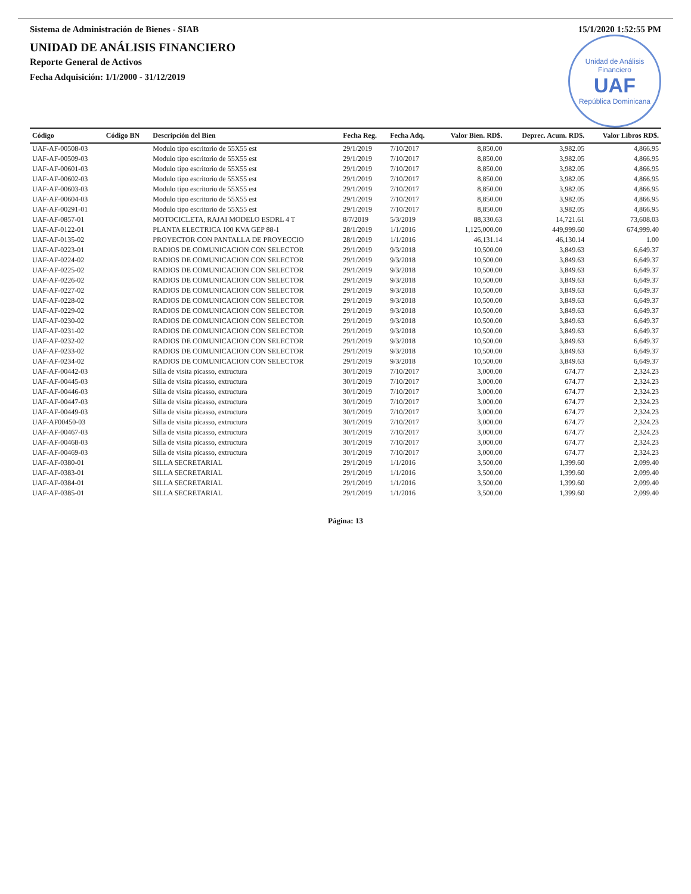Sistema de Administración de Bienes - SIAB 15/1/2020 1:52:55 PM
Unidad de Análisis Financiero
UAF
República Dominicana
UNIDAD DE ANÁLISIS FINANCIERO
Reporte General de Activos
Fecha Adquisición: 1/1/2000 - 31/12/2019
| Código | Código BN | Descripción del Bien | Fecha Reg. | Fecha Adq. | Valor Bien. RD$. | Deprec. Acum. RD$. | Valor Libros RD$. |
| --- | --- | --- | --- | --- | --- | --- | --- |
| UAF-AF-00508-03 | | Modulo tipo escritorio de 55X55 est | 29/1/2019 | 7/10/2017 | 8,850.00 | 3,982.05 | 4,866.95 |
| UAF-AF-00509-03 | | Modulo tipo escritorio de 55X55 est | 29/1/2019 | 7/10/2017 | 8,850.00 | 3,982.05 | 4,866.95 |
| UAF-AF-00601-03 | | Modulo tipo escritorio de 55X55 est | 29/1/2019 | 7/10/2017 | 8,850.00 | 3,982.05 | 4,866.95 |
| UAF-AF-00602-03 | | Modulo tipo escritorio de 55X55 est | 29/1/2019 | 7/10/2017 | 8,850.00 | 3,982.05 | 4,866.95 |
| UAF-AF-00603-03 | | Modulo tipo escritorio de 55X55 est | 29/1/2019 | 7/10/2017 | 8,850.00 | 3,982.05 | 4,866.95 |
| UAF-AF-00604-03 | | Modulo tipo escritorio de 55X55 est | 29/1/2019 | 7/10/2017 | 8,850.00 | 3,982.05 | 4,866.95 |
| UAF-AF-00291-01 | | Modulo tipo escritorio de 55X55 est | 29/1/2019 | 7/10/2017 | 8,850.00 | 3,982.05 | 4,866.95 |
| UAF-AF-0857-01 | | MOTOCICLETA, RAJAI MODELO ESDRL 4 T | 8/7/2019 | 5/3/2019 | 88,330.63 | 14,721.61 | 73,608.03 |
| UAF-AF-0122-01 | | PLANTA ELECTRICA 100 KVA GEP 88-1 | 28/1/2019 | 1/1/2016 | 1,125,000.00 | 449,999.60 | 674,999.40 |
| UAF-AF-0135-02 | | PROYECTOR CON PANTALLA DE PROYECCIO | 28/1/2019 | 1/1/2016 | 46,131.14 | 46,130.14 | 1.00 |
| UAF-AF-0223-01 | | RADIOS DE COMUNICACION CON SELECTOR | 29/1/2019 | 9/3/2018 | 10,500.00 | 3,849.63 | 6,649.37 |
| UAF-AF-0224-02 | | RADIOS DE COMUNICACION CON SELECTOR | 29/1/2019 | 9/3/2018 | 10,500.00 | 3,849.63 | 6,649.37 |
| UAF-AF-0225-02 | | RADIOS DE COMUNICACION CON SELECTOR | 29/1/2019 | 9/3/2018 | 10,500.00 | 3,849.63 | 6,649.37 |
| UAF-AF-0226-02 | | RADIOS DE COMUNICACION CON SELECTOR | 29/1/2019 | 9/3/2018 | 10,500.00 | 3,849.63 | 6,649.37 |
| UAF-AF-0227-02 | | RADIOS DE COMUNICACION CON SELECTOR | 29/1/2019 | 9/3/2018 | 10,500.00 | 3,849.63 | 6,649.37 |
| UAF-AF-0228-02 | | RADIOS DE COMUNICACION CON SELECTOR | 29/1/2019 | 9/3/2018 | 10,500.00 | 3,849.63 | 6,649.37 |
| UAF-AF-0229-02 | | RADIOS DE COMUNICACION CON SELECTOR | 29/1/2019 | 9/3/2018 | 10,500.00 | 3,849.63 | 6,649.37 |
| UAF-AF-0230-02 | | RADIOS DE COMUNICACION CON SELECTOR | 29/1/2019 | 9/3/2018 | 10,500.00 | 3,849.63 | 6,649.37 |
| UAF-AF-0231-02 | | RADIOS DE COMUNICACION CON SELECTOR | 29/1/2019 | 9/3/2018 | 10,500.00 | 3,849.63 | 6,649.37 |
| UAF-AF-0232-02 | | RADIOS DE COMUNICACION CON SELECTOR | 29/1/2019 | 9/3/2018 | 10,500.00 | 3,849.63 | 6,649.37 |
| UAF-AF-0233-02 | | RADIOS DE COMUNICACION CON SELECTOR | 29/1/2019 | 9/3/2018 | 10,500.00 | 3,849.63 | 6,649.37 |
| UAF-AF-0234-02 | | RADIOS DE COMUNICACION CON SELECTOR | 29/1/2019 | 9/3/2018 | 10,500.00 | 3,849.63 | 6,649.37 |
| UAF-AF-00442-03 | | Silla de visita picasso, extructura | 30/1/2019 | 7/10/2017 | 3,000.00 | 674.77 | 2,324.23 |
| UAF-AF-00445-03 | | Silla de visita picasso, extructura | 30/1/2019 | 7/10/2017 | 3,000.00 | 674.77 | 2,324.23 |
| UAF-AF-00446-03 | | Silla de visita picasso, extructura | 30/1/2019 | 7/10/2017 | 3,000.00 | 674.77 | 2,324.23 |
| UAF-AF-00447-03 | | Silla de visita picasso, extructura | 30/1/2019 | 7/10/2017 | 3,000.00 | 674.77 | 2,324.23 |
| UAF-AF-00449-03 | | Silla de visita picasso, extructura | 30/1/2019 | 7/10/2017 | 3,000.00 | 674.77 | 2,324.23 |
| UAF-AF00450-03 | | Silla de visita picasso, extructura | 30/1/2019 | 7/10/2017 | 3,000.00 | 674.77 | 2,324.23 |
| UAF-AF-00467-03 | | Silla de visita picasso, extructura | 30/1/2019 | 7/10/2017 | 3,000.00 | 674.77 | 2,324.23 |
| UAF-AF-00468-03 | | Silla de visita picasso, extructura | 30/1/2019 | 7/10/2017 | 3,000.00 | 674.77 | 2,324.23 |
| UAF-AF-00469-03 | | Silla de visita picasso, extructura | 30/1/2019 | 7/10/2017 | 3,000.00 | 674.77 | 2,324.23 |
| UAF-AF-0380-01 | | SILLA SECRETARIAL | 29/1/2019 | 1/1/2016 | 3,500.00 | 1,399.60 | 2,099.40 |
| UAF-AF-0383-01 | | SILLA SECRETARIAL | 29/1/2019 | 1/1/2016 | 3,500.00 | 1,399.60 | 2,099.40 |
| UAF-AF-0384-01 | | SILLA SECRETARIAL | 29/1/2019 | 1/1/2016 | 3,500.00 | 1,399.60 | 2,099.40 |
| UAF-AF-0385-01 | | SILLA SECRETARIAL | 29/1/2019 | 1/1/2016 | 3,500.00 | 1,399.60 | 2,099.40 |
Página: 13